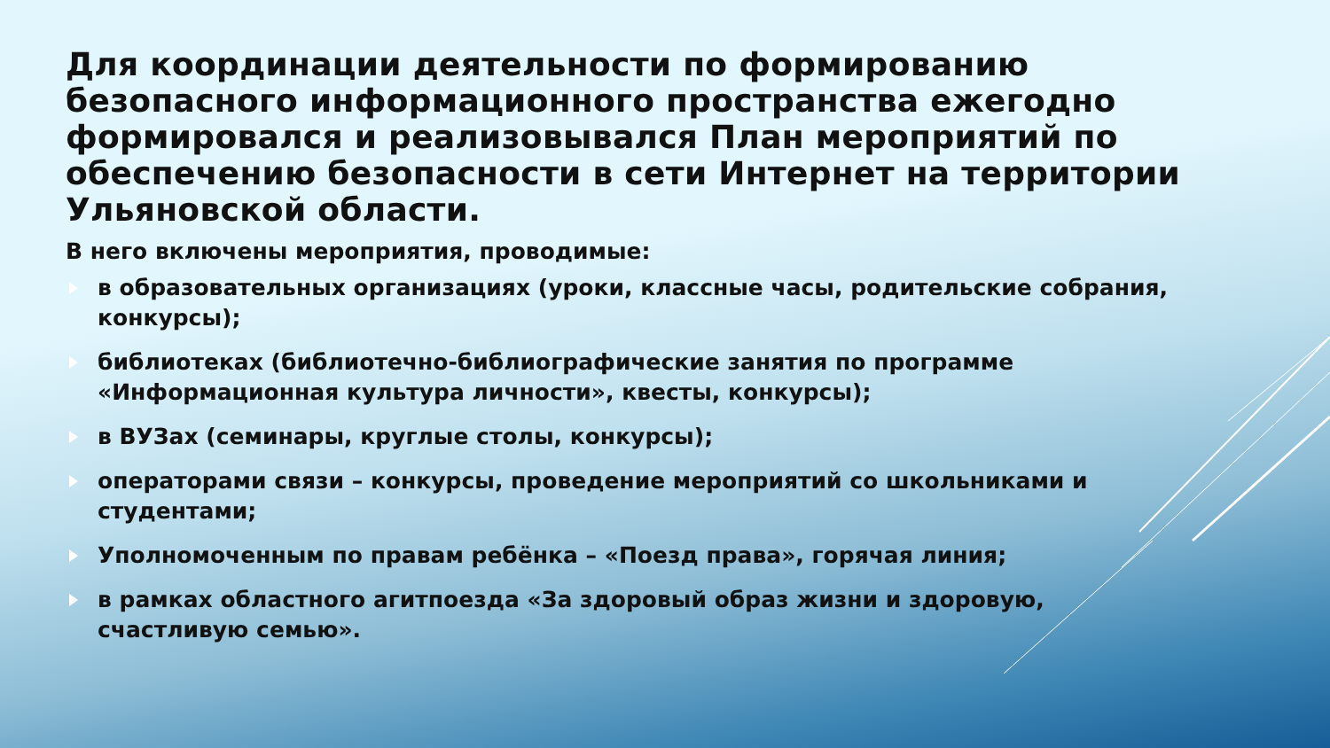Для координации деятельности по формированию безопасного информационного пространства ежегодно формировался и реализовывался План мероприятий по обеспечению безопасности в сети Интернет на территории Ульяновской области.
В него включены мероприятия, проводимые:
в образовательных организациях (уроки, классные часы, родительские собрания, конкурсы);
библиотеках (библиотечно-библиографические занятия по программе «Информационная культура личности», квесты, конкурсы);
в ВУЗах (семинары, круглые столы, конкурсы);
операторами связи – конкурсы, проведение мероприятий со школьниками и студентами;
Уполномоченным по правам ребёнка – «Поезд права», горячая линия;
в рамках областного агитпоезда «За здоровый образ жизни и здоровую, счастливую семью».